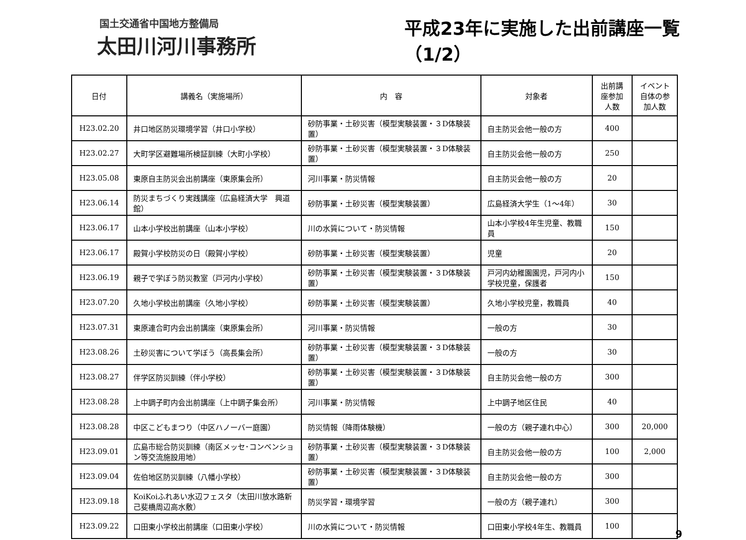国土交通省中国地方整備局
太田川河川事務所
平成23年に実施した出前講座一覧（1/2）
| 日付 | 講義名（実施場所） | 内 容 | 対象者 | 出前講座参加人数 | イベント自体の参加人数 |
| --- | --- | --- | --- | --- | --- |
| H23.02.20 | 井口地区防災環境学習（井口小学校） | 砂防事業・土砂災害（模型実験装置・３D体験装置） | 自主防災会他一般の方 | 400 | |
| H23.02.27 | 大町学区避難場所検証訓練（大町小学校） | 砂防事業・土砂災害（模型実験装置・３D体験装置） | 自主防災会他一般の方 | 250 | |
| H23.05.08 | 東原自主防災会出前講座（東原集会所） | 河川事業・防災情報 | 自主防災会他一般の方 | 20 | |
| H23.06.14 | 防災まちづくり実践講座（広島経済大学 興道館） | 砂防事業・土砂災害（模型実験装置） | 広島経済大学生（1～4年） | 30 | |
| H23.06.17 | 山本小学校出前講座（山本小学校） | 川の水質について・防災情報 | 山本小学校4年生児童、教職員 | 150 | |
| H23.06.17 | 殿賀小学校防災の日（殿賀小学校） | 砂防事業・土砂災害（模型実験装置） | 児童 | 20 | |
| H23.06.19 | 親子で学ぼう防災教室（戸河内小学校） | 砂防事業・土砂災害（模型実験装置・３D体験装置） | 戸河内幼稚園園児，戸河内小学校児童，保護者 | 150 | |
| H23.07.20 | 久地小学校出前講座（久地小学校） | 砂防事業・土砂災害（模型実験装置） | 久地小学校児童，教職員 | 40 | |
| H23.07.31 | 東原連合町内会出前講座（東原集会所） | 河川事業・防災情報 | 一般の方 | 30 | |
| H23.08.26 | 土砂災害について学ぼう（高長集会所） | 砂防事業・土砂災害（模型実験装置・３D体験装置） | 一般の方 | 30 | |
| H23.08.27 | 伴学区防災訓練（伴小学校） | 砂防事業・土砂災害（模型実験装置・３D体験装置） | 自主防災会他一般の方 | 300 | |
| H23.08.28 | 上中調子町内会出前講座（上中調子集会所） | 河川事業・防災情報 | 上中調子地区住民 | 40 | |
| H23.08.28 | 中区こどもまつり（中区ハノーバー庭園） | 防災情報（降雨体験機） | 一般の方（親子連れ中心） | 300 | 20,000 |
| H23.09.01 | 広島市総合防災訓練（南区メッセ･コンベンション等交流施設用地） | 砂防事業・土砂災害（模型実験装置・３D体験装置） | 自主防災会他一般の方 | 100 | 2,000 |
| H23.09.04 | 佐伯地区防災訓練（八幡小学校） | 砂防事業・土砂災害（模型実験装置・３D体験装置） | 自主防災会他一般の方 | 300 | |
| H23.09.18 | KoiKoiふれあい水辺フェスタ（太田川放水路新己斐橋周辺高水敷） | 防災学習・環境学習 | 一般の方（親子連れ） | 300 | |
| H23.09.22 | 口田東小学校出前講座（口田東小学校） | 川の水質について・防災情報 | 口田東小学校4年生、教職員 | 100 | |
9